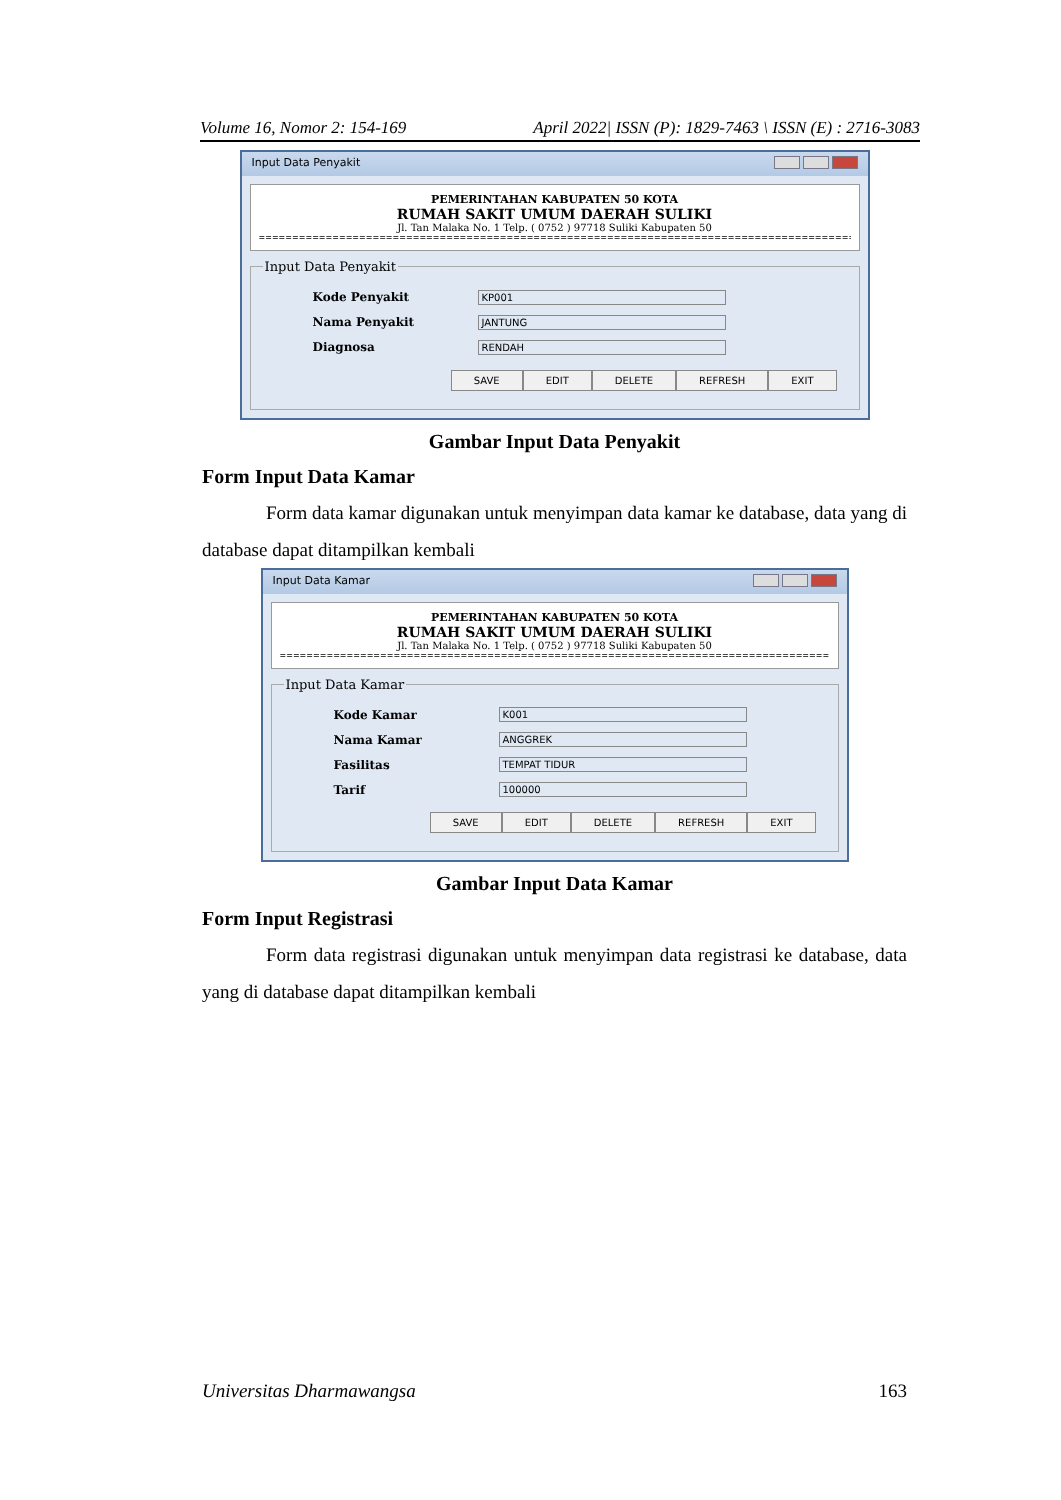Volume 16, Nomor 2: 154-169 April 2022| ISSN (P): 1829-7463 \ ISSN (E) : 2716-3083
Input Data Penyakit
PEMERINTAHAN KABUPATEN 50 KOTA
RUMAH SAKIT UMUM DAERAH SULIKI
Jl. Tan Malaka No. 1 Telp. ( 0752 ) 97718 Suliki Kabupaten 50
==========================================================================================
Input Data Penyakit
Kode Penyakit KP001
Nama Penyakit JANTUNG
Diagnosa RENDAH
SAVE EDIT DELETE REFRESH EXIT
Gambar Input Data Penyakit
Form Input Data Kamar
Form data kamar digunakan untuk menyimpan data kamar ke database, data yang di database dapat ditampilkan kembali
Input Data Kamar
PEMERINTAHAN KABUPATEN 50 KOTA
RUMAH SAKIT UMUM DAERAH SULIKI
Jl. Tan Malaka No. 1 Telp. ( 0752 ) 97718 Suliki Kabupaten 50
===================================================================================
Input Data Kamar
Kode Kamar K001
Nama Kamar ANGGREK
Fasilitas TEMPAT TIDUR
Tarif 100000
SAVE EDIT DELETE REFRESH EXIT
Gambar Input Data Kamar
Form Input Registrasi
Form data registrasi digunakan untuk menyimpan data registrasi ke database, data yang di database dapat ditampilkan kembali
Universitas Dharmawangsa 163